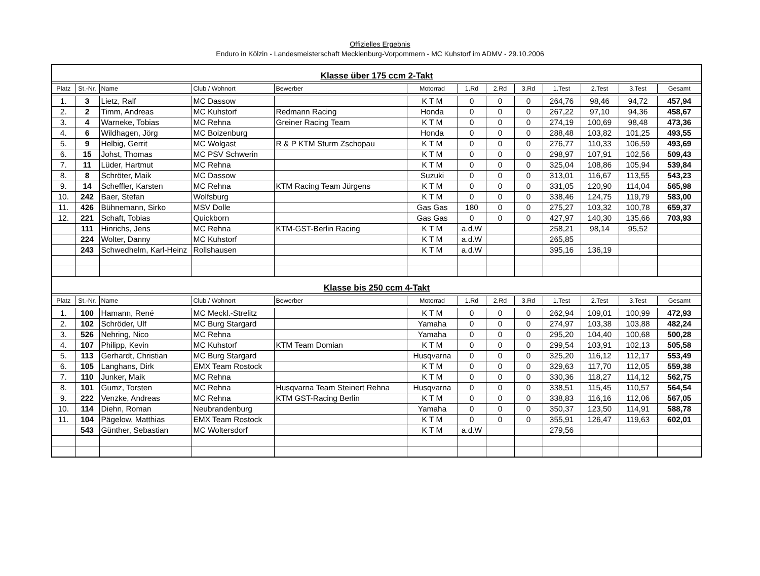Offizielles Ergebnis
Enduro in Kölzin - Landesmeisterschaft Mecklenburg-Vorpommern - MC Kuhstorf im ADMV - 29.10.2006
| Klasse über 175 ccm 2-Takt | | | | | | | | | | | | |
| Platz | St.-Nr. | Name | Club / Wohnort | Bewerber | Motorrad | 1.Rd | 2.Rd | 3.Rd | 1.Test | 2.Test | 3.Test | Gesamt |
| 1. | 3 | Lietz, Ralf | MC Dassow | | K T M | 0 | 0 | 0 | 264,76 | 98,46 | 94,72 | 457,94 |
| 2. | 2 | Timm, Andreas | MC Kuhstorf | Redmann Racing | Honda | 0 | 0 | 0 | 267,22 | 97,10 | 94,36 | 458,67 |
| 3. | 4 | Warneke, Tobias | MC Rehna | Greiner Racing Team | K T M | 0 | 0 | 0 | 274,19 | 100,69 | 98,48 | 473,36 |
| 4. | 6 | Wildhagen, Jörg | MC Boizenburg | | Honda | 0 | 0 | 0 | 288,48 | 103,82 | 101,25 | 493,55 |
| 5. | 9 | Helbig, Gerrit | MC Wolgast | R & P KTM Sturm Zschopau | K T M | 0 | 0 | 0 | 276,77 | 110,33 | 106,59 | 493,69 |
| 6. | 15 | Johst, Thomas | MC PSV Schwerin | | K T M | 0 | 0 | 0 | 298,97 | 107,91 | 102,56 | 509,43 |
| 7. | 11 | Lüder, Hartmut | MC Rehna | | K T M | 0 | 0 | 0 | 325,04 | 108,86 | 105,94 | 539,84 |
| 8. | 8 | Schröter, Maik | MC Dassow | | Suzuki | 0 | 0 | 0 | 313,01 | 116,67 | 113,55 | 543,23 |
| 9. | 14 | Scheffler, Karsten | MC Rehna | KTM Racing Team Jürgens | K T M | 0 | 0 | 0 | 331,05 | 120,90 | 114,04 | 565,98 |
| 10. | 242 | Baer, Stefan | Wolfsburg | | K T M | 0 | 0 | 0 | 338,46 | 124,75 | 119,79 | 583,00 |
| 11. | 426 | Bühnemann, Sirko | MSV Dolle | | Gas Gas | 180 | 0 | 0 | 275,27 | 103,32 | 100,78 | 659,37 |
| 12. | 221 | Schaft, Tobias | Quickborn | | Gas Gas | 0 | 0 | 0 | 427,97 | 140,30 | 135,66 | 703,93 |
| | 111 | Hinrichs, Jens | MC Rehna | KTM-GST-Berlin Racing | K T M | a.d.W | | | 258,21 | 98,14 | 95,52 | |
| | 224 | Wolter, Danny | MC Kuhstorf | | K T M | a.d.W | | | 265,85 | | | |
| | 243 | Schwedhelm, Karl-Heinz | Rollshausen | | K T M | a.d.W | | | 395,16 | 136,19 | | |
| Klasse bis 250 ccm 4-Takt | | | | | | | | | | | | |
| Platz | St.-Nr. | Name | Club / Wohnort | Bewerber | Motorrad | 1.Rd | 2.Rd | 3.Rd | 1.Test | 2.Test | 3.Test | Gesamt |
| 1. | 100 | Hamann, René | MC Meckl.-Strelitz | | K T M | 0 | 0 | 0 | 262,94 | 109,01 | 100,99 | 472,93 |
| 2. | 102 | Schröder, Ulf | MC Burg Stargard | | Yamaha | 0 | 0 | 0 | 274,97 | 103,38 | 103,88 | 482,24 |
| 3. | 526 | Nehring, Nico | MC Rehna | | Yamaha | 0 | 0 | 0 | 295,20 | 104,40 | 100,68 | 500,28 |
| 4. | 107 | Philipp, Kevin | MC Kuhstorf | KTM Team Domian | K T M | 0 | 0 | 0 | 299,54 | 103,91 | 102,13 | 505,58 |
| 5. | 113 | Gerhardt, Christian | MC Burg Stargard | | Husqvarna | 0 | 0 | 0 | 325,20 | 116,12 | 112,17 | 553,49 |
| 6. | 105 | Langhans, Dirk | EMX Team Rostock | | K T M | 0 | 0 | 0 | 329,63 | 117,70 | 112,05 | 559,38 |
| 7. | 110 | Junker, Maik | MC Rehna | | K T M | 0 | 0 | 0 | 330,36 | 118,27 | 114,12 | 562,75 |
| 8. | 101 | Gumz, Torsten | MC Rehna | Husqvarna Team Steinert Rehna | Husqvarna | 0 | 0 | 0 | 338,51 | 115,45 | 110,57 | 564,54 |
| 9. | 222 | Venzke, Andreas | MC Rehna | KTM GST-Racing Berlin | K T M | 0 | 0 | 0 | 338,83 | 116,16 | 112,06 | 567,05 |
| 10. | 114 | Diehn, Roman | Neubrandenburg | | Yamaha | 0 | 0 | 0 | 350,37 | 123,50 | 114,91 | 588,78 |
| 11. | 104 | Pägelow, Matthias | EMX Team Rostock | | K T M | 0 | 0 | 0 | 355,91 | 126,47 | 119,63 | 602,01 |
| | 543 | Günther, Sebastian | MC Woltersdorf | | K T M | a.d.W | | | 279,56 | | | |